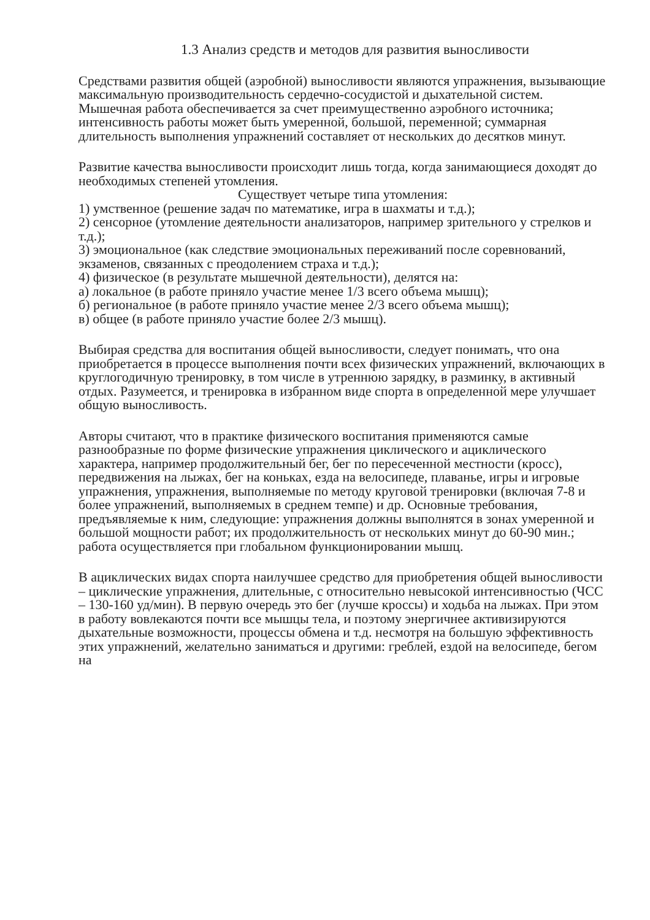1.3 Анализ средств и методов для развития выносливости
Средствами развития общей (аэробной) выносливости являются упражнения, вызывающие максимальную производительность сердечно-сосудистой и дыхательной систем. Мышечная работа обеспечивается за счет преимущественно аэробного источника; интенсивность работы может быть умеренной, большой, переменной; суммарная длительность выполнения упражнений составляет от нескольких до десятков минут.
Развитие качества выносливости происходит лишь тогда, когда занимающиеся доходят до необходимых степеней утомления.
Существует четыре типа утомления:
1) умственное (решение задач по математике, игра в шахматы и т.д.);
2) сенсорное (утомление деятельности анализаторов, например зрительного у стрелков и т.д.);
3) эмоциональное (как следствие эмоциональных переживаний после соревнований, экзаменов, связанных с преодолением страха и т.д.);
4) физическое (в результате мышечной деятельности), делятся на:
а) локальное (в работе приняло участие менее 1/3 всего объема мышц);
б) региональное (в работе приняло участие менее 2/3 всего объема мышц);
в) общее (в работе приняло участие более 2/3 мышц).
Выбирая средства для воспитания общей выносливости, следует понимать, что она приобретается в процессе выполнения почти всех физических упражнений, включающих в круглогодичную тренировку, в том числе в утреннюю зарядку, в разминку, в активный отдых. Разумеется, и тренировка в избранном виде спорта в определенной мере улучшает общую выносливость.
Авторы считают, что в практике физического воспитания применяются самые разнообразные по форме физические упражнения циклического и ациклического характера, например продолжительный бег, бег по пересеченной местности (кросс), передвижения на лыжах, бег на коньках, езда на велосипеде, плаванье, игры и игровые упражнения, упражнения, выполняемые по методу круговой тренировки (включая 7-8 и более упражнений, выполняемых в среднем темпе) и др. Основные требования, предъявляемые к ним, следующие: упражнения должны выполнятся в зонах умеренной и большой мощности работ; их продолжительность от нескольких минут до 60-90 мин.; работа осуществляется при глобальном функционировании мышц.
В ациклических видах спорта наилучшее средство для приобретения общей выносливости – циклические упражнения, длительные, с относительно невысокой интенсивностью (ЧСС – 130-160 уд/мин). В первую очередь это бег (лучше кроссы) и ходьба на лыжах. При этом в работу вовлекаются почти все мышцы тела, и поэтому энергичнее активизируются дыхательные возможности, процессы обмена и т.д. несмотря на большую эффективность этих упражнений, желательно заниматься и другими: греблей, ездой на велосипеде, бегом на